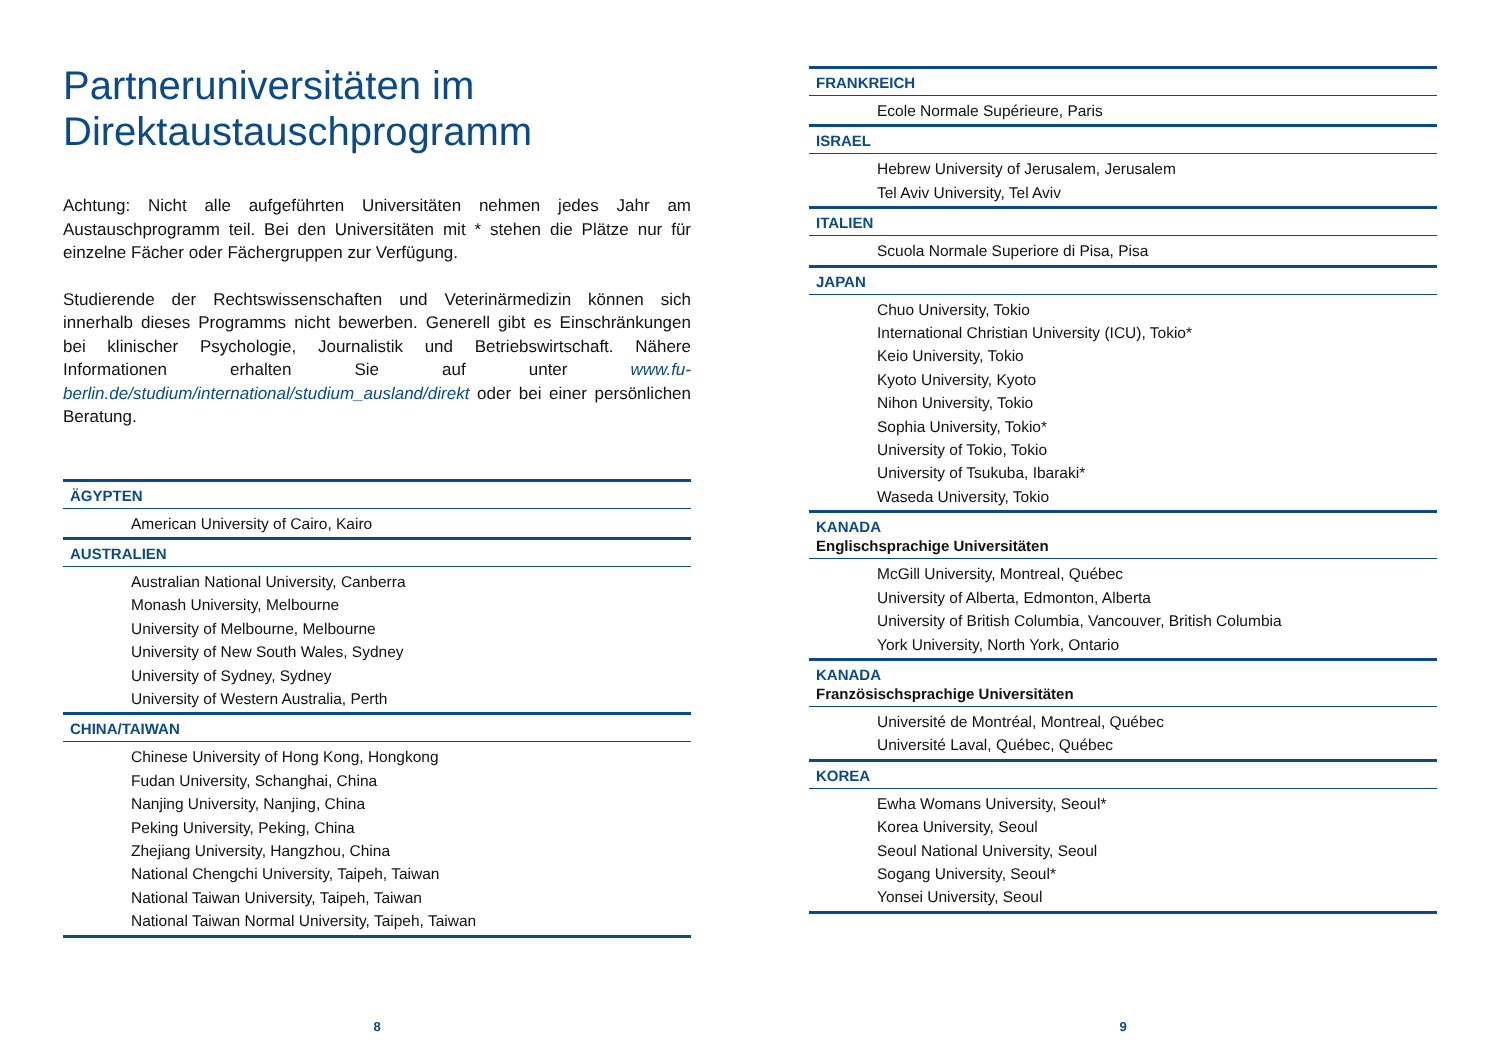Partneruniversitäten im
Direktaustauschprogramm
Achtung: Nicht alle aufgeführten Universitäten nehmen jedes Jahr am Austauschprogramm teil. Bei den Universitäten mit * stehen die Plätze nur für einzelne Fächer oder Fächergruppen zur Verfügung.
Studierende der Rechtswissenschaften und Veterinärmedizin können sich innerhalb dieses Programms nicht bewerben. Generell gibt es Einschränkungen bei klinischer Psychologie, Journalistik und Betriebswirtschaft. Nähere Informationen erhalten Sie auf unter www.fu-berlin.de/studium/international/studium_ausland/direkt oder bei einer persönlichen Beratung.
ÄGYPTEN
American University of Cairo, Kairo
AUSTRALIEN
Australian National University, Canberra
Monash University, Melbourne
University of Melbourne, Melbourne
University of New South Wales, Sydney
University of Sydney, Sydney
University of Western Australia, Perth
CHINA/TAIWAN
Chinese University of Hong Kong, Hongkong
Fudan University, Schanghai, China
Nanjing University, Nanjing, China
Peking University, Peking, China
Zhejiang University, Hangzhou, China
National Chengchi University, Taipeh, Taiwan
National Taiwan University, Taipeh, Taiwan
National Taiwan Normal University, Taipeh, Taiwan
8
FRANKREICH
Ecole Normale Supérieure, Paris
ISRAEL
Hebrew University of Jerusalem, Jerusalem
Tel Aviv University, Tel Aviv
ITALIEN
Scuola Normale Superiore di Pisa, Pisa
JAPAN
Chuo University, Tokio
International Christian University (ICU), Tokio*
Keio University, Tokio
Kyoto University, Kyoto
Nihon University, Tokio
Sophia University, Tokio*
University of Tokio, Tokio
University of Tsukuba, Ibaraki*
Waseda University, Tokio
KANADA
Englischsprachige Universitäten
McGill University, Montreal, Québec
University of Alberta, Edmonton, Alberta
University of British Columbia, Vancouver, British Columbia
York University, North York, Ontario
KANADA
Französischsprachige Universitäten
Université de Montréal, Montreal, Québec
Université Laval, Québec, Québec
KOREA
Ewha Womans University, Seoul*
Korea University, Seoul
Seoul National University, Seoul
Sogang University, Seoul*
Yonsei University, Seoul
9